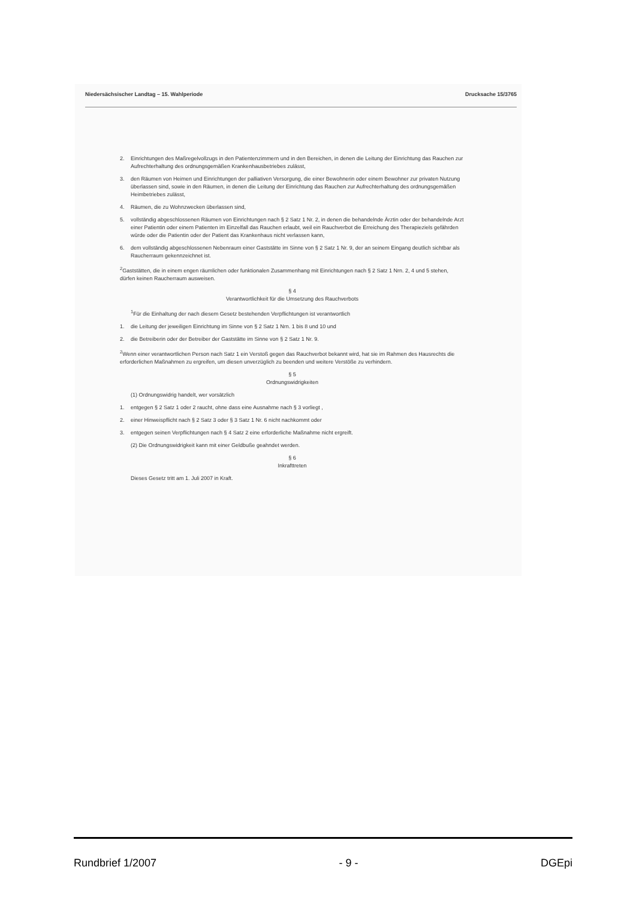Niedersächsischer Landtag – 15. Wahlperiode Drucksache 15/3765
2. Einrichtungen des Maßregelvollzugs in den Patientenzimmern und in den Bereichen, in denen die Leitung der Einrichtung das Rauchen zur Aufrechterhaltung des ordnungsgemäßen Krankenhausbetriebes zulässt,
3. den Räumen von Heimen und Einrichtungen der palliativen Versorgung, die einer Bewohnerin oder einem Bewohner zur privaten Nutzung überlassen sind, sowie in den Räumen, in denen die Leitung der Einrichtung das Rauchen zur Aufrechterhaltung des ordnungsgemäßen Heimbetriebes zulässt,
4. Räumen, die zu Wohnzwecken überlassen sind,
5. vollständig abgeschlossenen Räumen von Einrichtungen nach § 2 Satz 1 Nr. 2, in denen die behandelnde Ärztin oder der behandelnde Arzt einer Patientin oder einem Patienten im Einzelfall das Rauchen erlaubt, weil ein Rauchverbot die Erreichung des Therapieziels gefährden würde oder die Patientin oder der Patient das Krankenhaus nicht verlassen kann,
6. dem vollständig abgeschlossenen Nebenraum einer Gaststätte im Sinne von § 2 Satz 1 Nr. 9, der an seinem Eingang deutlich sichtbar als Raucherraum gekennzeichnet ist.
<sup>2</sup> Gaststätten, die in einem engen räumlichen oder funktionalen Zusammenhang mit Einrichtungen nach § 2 Satz 1 Nrn. 2, 4 und 5 stehen, dürfen keinen Raucherraum ausweisen.
§ 4
Verantwortlichkeit für die Umsetzung des Rauchverbots
<sup>1</sup> Für die Einhaltung der nach diesem Gesetz bestehenden Verpflichtungen ist verantwortlich
1. die Leitung der jeweiligen Einrichtung im Sinne von § 2 Satz 1 Nrn. 1 bis 8 und 10 und
2. die Betreiberin oder der Betreiber der Gaststätte im Sinne von § 2 Satz 1 Nr. 9.
<sup>2</sup> Wenn einer verantwortlichen Person nach Satz 1 ein Verstoß gegen das Rauchverbot bekannt wird, hat sie im Rahmen des Hausrechts die erforderlichen Maßnahmen zu ergreifen, um diesen unverzüglich zu beenden und weitere Verstöße zu verhindern.
§ 5
Ordnungswidrigkeiten
(1) Ordnungswidrig handelt, wer vorsätzlich
1. entgegen § 2 Satz 1 oder 2 raucht, ohne dass eine Ausnahme nach § 3 vorliegt ,
2. einer Hinweispflicht nach § 2 Satz 3 oder § 3 Satz 1 Nr. 6 nicht nachkommt oder
3. entgegen seinen Verpflichtungen nach § 4 Satz 2 eine erforderliche Maßnahme nicht ergreift.
(2) Die Ordnungswidrigkeit kann mit einer Geldbuße geahndet werden.
§ 6
Inkrafttreten
Dieses Gesetz tritt am 1. Juli 2007 in Kraft.
Rundbrief 1/2007 - 9 - DGEpi